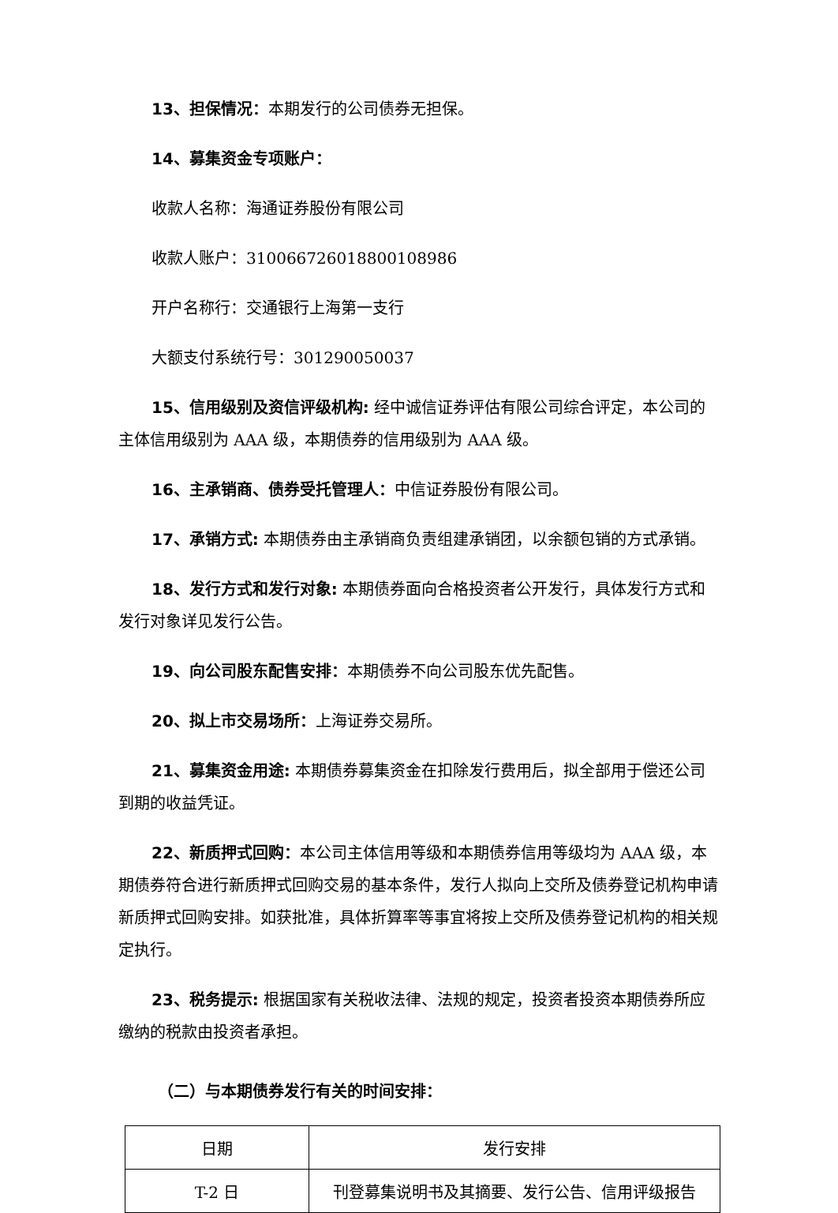13、担保情况：本期发行的公司债券无担保。
14、募集资金专项账户：
收款人名称：海通证券股份有限公司
收款人账户：310066726018800108986
开户名称行：交通银行上海第一支行
大额支付系统行号：301290050037
15、信用级别及资信评级机构: 经中诚信证券评估有限公司综合评定，本公司的主体信用级别为 AAA 级，本期债券的信用级别为 AAA 级。
16、主承销商、债券受托管理人：中信证券股份有限公司。
17、承销方式: 本期债券由主承销商负责组建承销团，以余额包销的方式承销。
18、发行方式和发行对象: 本期债券面向合格投资者公开发行，具体发行方式和发行对象详见发行公告。
19、向公司股东配售安排：本期债券不向公司股东优先配售。
20、拟上市交易场所：上海证券交易所。
21、募集资金用途: 本期债券募集资金在扣除发行费用后，拟全部用于偿还公司到期的收益凭证。
22、新质押式回购：本公司主体信用等级和本期债券信用等级均为 AAA 级，本期债券符合进行新质押式回购交易的基本条件，发行人拟向上交所及债券登记机构申请新质押式回购安排。如获批准，具体折算率等事宜将按上交所及债券登记机构的相关规定执行。
23、税务提示: 根据国家有关税收法律、法规的规定，投资者投资本期债券所应缴纳的税款由投资者承担。
（二）与本期债券发行有关的时间安排：
| 日期 | 发行安排 |
| --- | --- |
| T-2 日 | 刊登募集说明书及其摘要、发行公告、信用评级报告 |